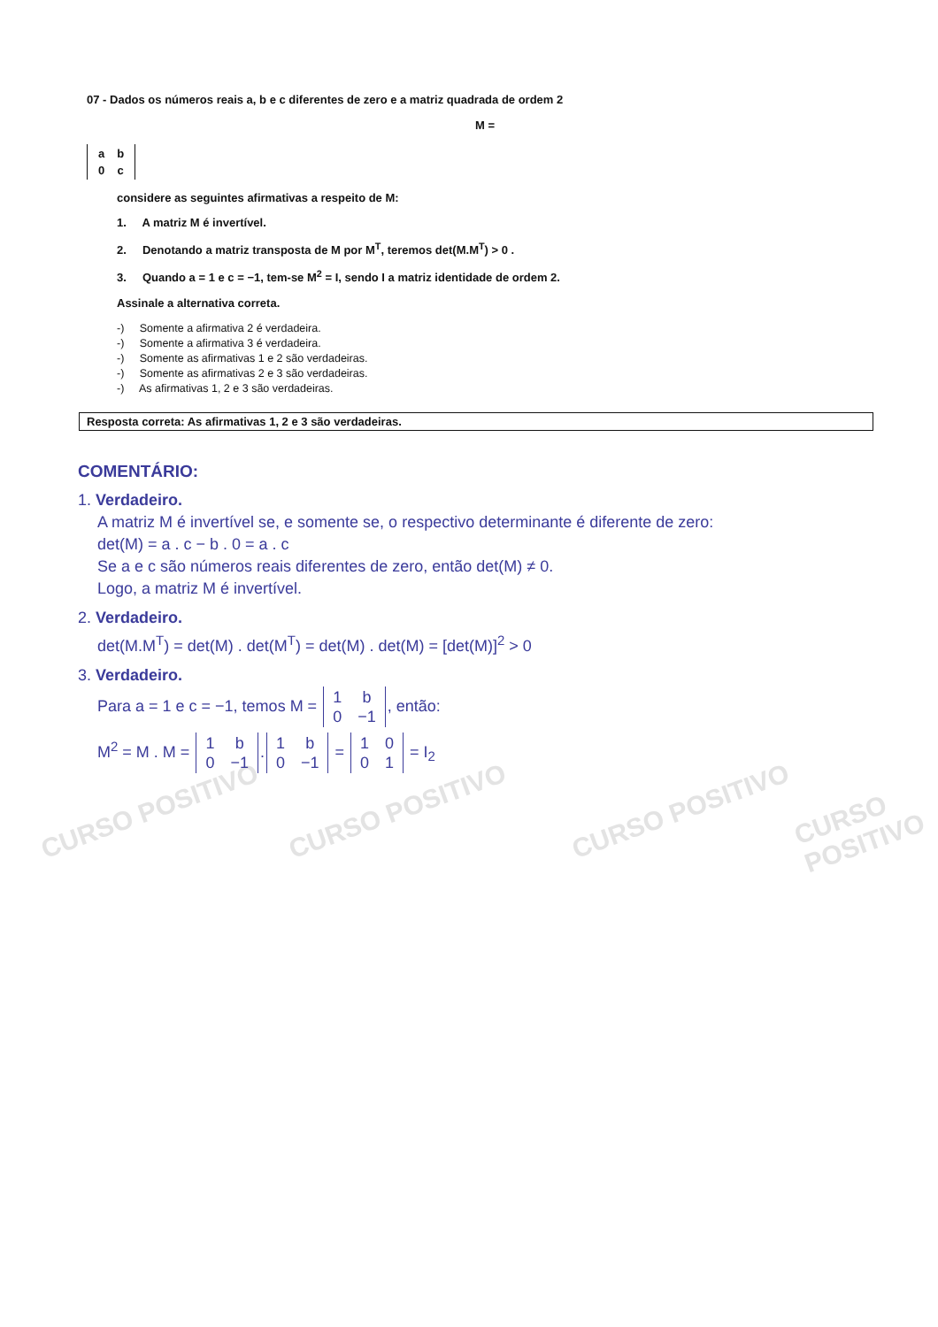CURSO POSITIVO CURSO POSITIVO CURSO POSITIVO CURSO POSITIVO
07 - Dados os números reais a, b e c diferentes de zero e a matriz quadrada de ordem 2
M =
| a | b |
| 0 | c |
considere as seguintes afirmativas a respeito de M:
1. A matriz M é invertível.
2. Denotando a matriz transposta de M por M<sup>T</sup>, teremos det(M.M<sup>T</sup>) > 0 .
3. Quando a = 1 e c = −1, tem-se M<sup>2</sup> = I, sendo I a matriz identidade de ordem 2.
Assinale a alternativa correta.
-) Somente a afirmativa 2 é verdadeira.
-) Somente a afirmativa 3 é verdadeira.
-) Somente as afirmativas 1 e 2 são verdadeiras.
-) Somente as afirmativas 2 e 3 são verdadeiras.
-) As afirmativas 1, 2 e 3 são verdadeiras.
Resposta correta: As afirmativas 1, 2 e 3 são verdadeiras.
COMENTÁRIO:
1. Verdadeiro.
A matriz M é invertível se, e somente se, o respectivo determinante é diferente de zero:
det(M) = a . c − b . 0 = a . c
Se a e c são números reais diferentes de zero, então det(M) ≠ 0.
Logo, a matriz M é invertível.
2. Verdadeiro.
det(M.M<sup>T</sup>) = det(M) . det(M<sup>T</sup>) = det(M) . det(M) = [det(M)]<sup>2</sup> > 0
3. Verdadeiro.
Para a = 1 e c = −1, temos M =
| 1 | b |
| 0 | −1 |
, então:
M<sup>2</sup> = M . M =
| 1 | b |
| 0 | −1 |
.
| 1 | b |
| 0 | −1 |
=
| 1 | 0 |
| 0 | 1 |
= I<sub>2</sub>